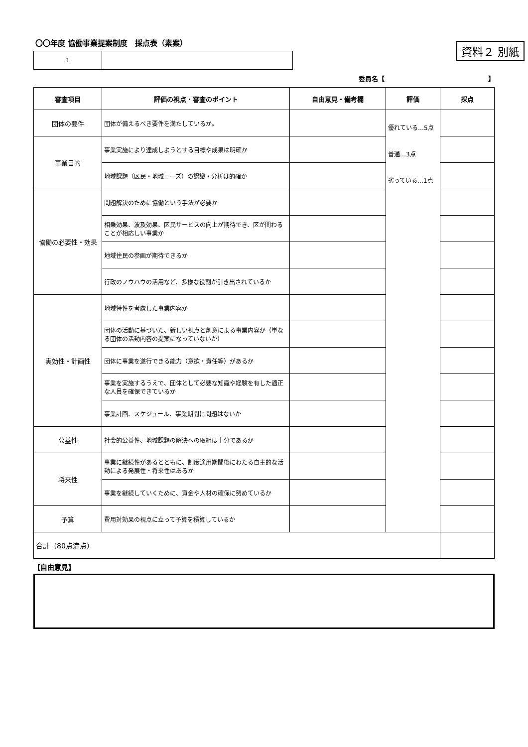〇〇年度 協働事業提案制度　採点表（素案）
資料２ 別紙
| 1 | |
委員名【　　　　　　　　　　　　　　　　】
| 審査項目 | 評価の視点・審査のポイント | 自由意見・備考欄 | 評価 | 採点 |
| --- | --- | --- | --- | --- |
| 団体の要件 | 団体が備えるべき要件を満たしているか。 | | 優れている…5点 普通…3点 劣っている…1点 | |
| 事業目的 | 事業実施により達成しようとする目標や成果は明確か | | | |
| | 地域課題（区民・地域ニーズ）の認識・分析は的確か | | | |
| 協働の必要性・効果 | 問題解決のために協働という手法が必要か | | | |
| | 相乗効果、波及効果、区民サービスの向上が期待でき、区が関わることが相応しい事業か | | | |
| | 地域住民の参画が期待できるか | | | |
| | 行政のノウハウの活用など、多様な役割が引き出されているか | | | |
| 実効性・計画性 | 地域特性を考慮した事業内容か | | | |
| | 団体の活動に基づいた、新しい視点と創意による事業内容か（単なる団体の活動内容の提案になっていないか） | | | |
| | 団体に事業を遂行できる能力（意欲・責任等）があるか | | | |
| | 事業を実施するうえで、団体として必要な知識や経験を有した適正な人員を確保できているか | | | |
| | 事業計画、スケジュール、事業期間に問題はないか | | | |
| 公益性 | 社会的公益性、地域課題の解決への取組は十分であるか | | | |
| 将来性 | 事業に継続性があるとともに、制度適用期間後にわたる自主的な活動による発展性・将来性はあるか | | | |
| | 事業を継続していくために、資金や人材の確保に努めているか | | | |
| 予算 | 費用対効果の視点に立って予算を積算しているか | | | |
| 合計（80点満点） | | | | |
【自由意見】